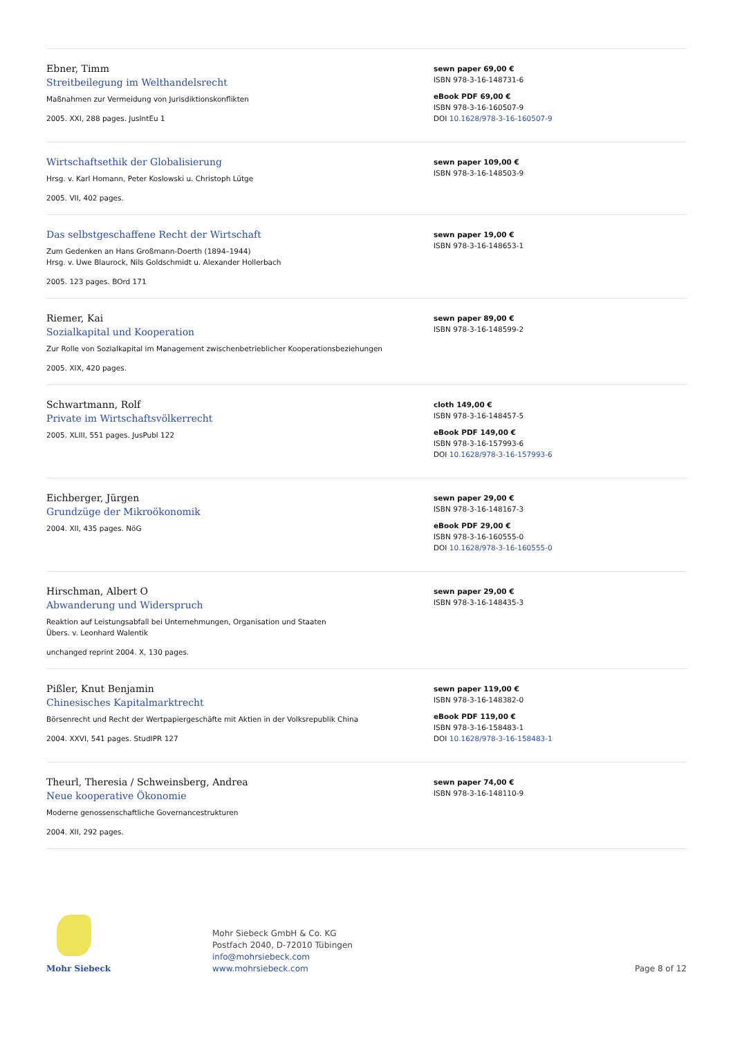Ebner, Timm
Streitbeilegung im Welthandelsrecht
Maßnahmen zur Vermeidung von Jurisdiktionskonflikten
2005. XXI, 288 pages. JusIntEu 1
sewn paper 69,00 €
ISBN 978-3-16-148731-6
eBook PDF 69,00 €
ISBN 978-3-16-160507-9
DOI 10.1628/978-3-16-160507-9
Wirtschaftsethik der Globalisierung
Hrsg. v. Karl Homann, Peter Koslowski u. Christoph Lütge
2005. VII, 402 pages.
sewn paper 109,00 €
ISBN 978-3-16-148503-9
Das selbstgeschaffene Recht der Wirtschaft
Zum Gedenken an Hans Großmann-Doerth (1894–1944)
Hrsg. v. Uwe Blaurock, Nils Goldschmidt u. Alexander Hollerbach
2005. 123 pages. BOrd 171
sewn paper 19,00 €
ISBN 978-3-16-148653-1
Riemer, Kai
Sozialkapital und Kooperation
Zur Rolle von Sozialkapital im Management zwischenbetrieblicher Kooperationsbeziehungen
2005. XIX, 420 pages.
sewn paper 89,00 €
ISBN 978-3-16-148599-2
Schwartmann, Rolf
Private im Wirtschaftsvölkerrecht
2005. XLIII, 551 pages. JusPubl 122
cloth 149,00 €
ISBN 978-3-16-148457-5
eBook PDF 149,00 €
ISBN 978-3-16-157993-6
DOI 10.1628/978-3-16-157993-6
Eichberger, Jürgen
Grundzüge der Mikroökonomik
2004. XII, 435 pages. NöG
sewn paper 29,00 €
ISBN 978-3-16-148167-3
eBook PDF 29,00 €
ISBN 978-3-16-160555-0
DOI 10.1628/978-3-16-160555-0
Hirschman, Albert O
Abwanderung und Widerspruch
Reaktion auf Leistungsabfall bei Unternehmungen, Organisation und Staaten
Übers. v. Leonhard Walentik
unchanged reprint 2004. X, 130 pages.
sewn paper 29,00 €
ISBN 978-3-16-148435-3
Pißler, Knut Benjamin
Chinesisches Kapitalmarktrecht
Börsenrecht und Recht der Wertpapiergeschäfte mit Aktien in der Volksrepublik China
2004. XXVI, 541 pages. StudIPR 127
sewn paper 119,00 €
ISBN 978-3-16-148382-0
eBook PDF 119,00 €
ISBN 978-3-16-158483-1
DOI 10.1628/978-3-16-158483-1
Theurl, Theresia / Schweinsberg, Andrea
Neue kooperative Ökonomie
Moderne genossenschaftliche Governancestrukturen
2004. XII, 292 pages.
sewn paper 74,00 €
ISBN 978-3-16-148110-9
Mohr Siebeck
Mohr Siebeck GmbH & Co. KG
Postfach 2040, D-72010 Tübingen
info@mohrsiebeck.com
www.mohrsiebeck.com
Page 8 of 12